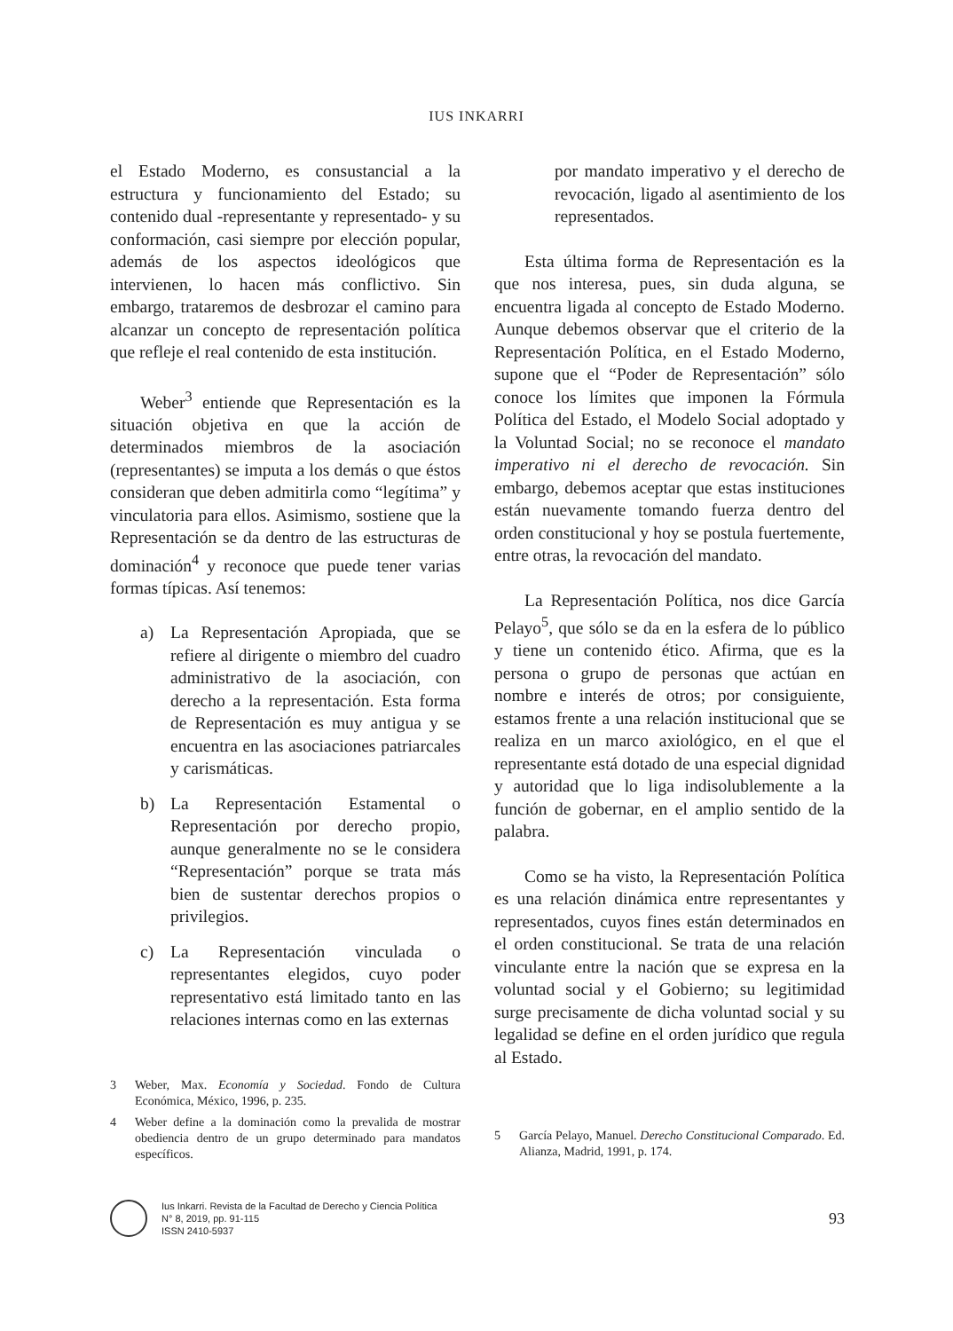IUS INKARRI
el Estado Moderno, es consustancial a la estructura y funcionamiento del Estado; su contenido dual -representante y representado- y su conformación, casi siempre por elección popular, además de los aspectos ideológicos que intervienen, lo hacen más conflictivo. Sin embargo, trataremos de desbrozar el camino para alcanzar un concepto de representación política que refleje el real contenido de esta institución.
Weber<sup>3</sup> entiende que Representación es la situación objetiva en que la acción de determinados miembros de la asociación (representantes) se imputa a los demás o que éstos consideran que deben admitirla como “legítima” y vinculatoria para ellos. Asimismo, sostiene que la Representación se da dentro de las estructuras de dominación<sup>4</sup> y reconoce que puede tener varias formas típicas. Así tenemos:
a) La Representación Apropiada, que se refiere al dirigente o miembro del cuadro administrativo de la asociación, con derecho a la representación. Esta forma de Representación es muy antigua y se encuentra en las asociaciones patriarcales y carismáticas.
b) La Representación Estamental o Representación por derecho propio, aunque generalmente no se le considera “Representación” porque se trata más bien de sustentar derechos propios o privilegios.
c) La Representación vinculada o representantes elegidos, cuyo poder representativo está limitado tanto en las relaciones internas como en las externas
3 Weber, Max. Economía y Sociedad. Fondo de Cultura Económica, México, 1996, p. 235.
4 Weber define a la dominación como la prevalida de mostrar obediencia dentro de un grupo determinado para mandatos específicos.
por mandato imperativo y el derecho de revocación, ligado al asentimiento de los representados.
Esta última forma de Representación es la que nos interesa, pues, sin duda alguna, se encuentra ligada al concepto de Estado Moderno. Aunque debemos observar que el criterio de la Representación Política, en el Estado Moderno, supone que el “Poder de Representación” sólo conoce los límites que imponen la Fórmula Política del Estado, el Modelo Social adoptado y la Voluntad Social; no se reconoce el mandato imperativo ni el derecho de revocación. Sin embargo, debemos aceptar que estas instituciones están nuevamente tomando fuerza dentro del orden constitucional y hoy se postula fuertemente, entre otras, la revocación del mandato.
La Representación Política, nos dice García Pelayo<sup>5</sup>, que sólo se da en la esfera de lo público y tiene un contenido ético. Afirma, que es la persona o grupo de personas que actúan en nombre e interés de otros; por consiguiente, estamos frente a una relación institucional que se realiza en un marco axiológico, en el que el representante está dotado de una especial dignidad y autoridad que lo liga indisolublemente a la función de gobernar, en el amplio sentido de la palabra.
Como se ha visto, la Representación Política es una relación dinámica entre representantes y representados, cuyos fines están determinados en el orden constitucional. Se trata de una relación vinculante entre la nación que se expresa en la voluntad social y el Gobierno; su legitimidad surge precisamente de dicha voluntad social y su legalidad se define en el orden jurídico que regula al Estado.
5 García Pelayo, Manuel. Derecho Constitucional Comparado. Ed. Alianza, Madrid, 1991, p. 174.
Ius Inkarri. Revista de la Facultad de Derecho y Ciencia Política
N° 8, 2019, pp. 91-115
ISSN 2410-5937
93